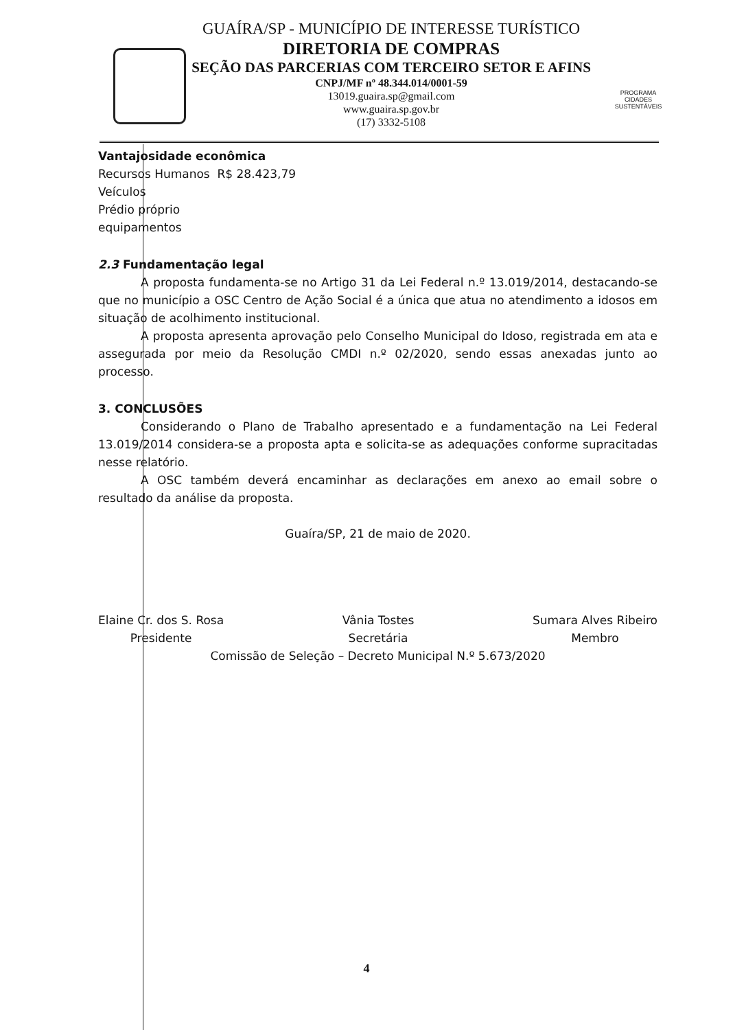PROGRAMA
CIDADES
SUSTENTÁVEIS
GUAÍRA/SP - MUNICÍPIO DE INTERESSE TURÍSTICO
DIRETORIA DE COMPRAS
SEÇÃO DAS PARCERIAS COM TERCEIRO SETOR E AFINS
CNPJ/MF nº 48.344.014/0001-59
13019.guaira.sp@gmail.com
www.guaira.sp.gov.br
(17) 3332-5108
Vantajosidade econômica
Recursos Humanos R$ 28.423,79
Veículos
Prédio próprio
equipamentos
2.3 Fundamentação legal
A proposta fundamenta-se no Artigo 31 da Lei Federal n.º 13.019/2014, destacando-se que no município a OSC Centro de Ação Social é a única que atua no atendimento a idosos em situação de acolhimento institucional.
A proposta apresenta aprovação pelo Conselho Municipal do Idoso, registrada em ata e assegurada por meio da Resolução CMDI n.º 02/2020, sendo essas anexadas junto ao processo.
3. CONCLUSÕES
Considerando o Plano de Trabalho apresentado e a fundamentação na Lei Federal 13.019/2014 considera-se a proposta apta e solicita-se as adequações conforme supracitadas nesse relatório.
A OSC também deverá encaminhar as declarações em anexo ao email sobre o resultado da análise da proposta.
Guaíra/SP, 21 de maio de 2020.
Elaine Cr. dos S. Rosa
Presidente
Vânia Tostes
Secretária
Sumara Alves Ribeiro
Membro
Comissão de Seleção – Decreto Municipal N.º 5.673/2020
4